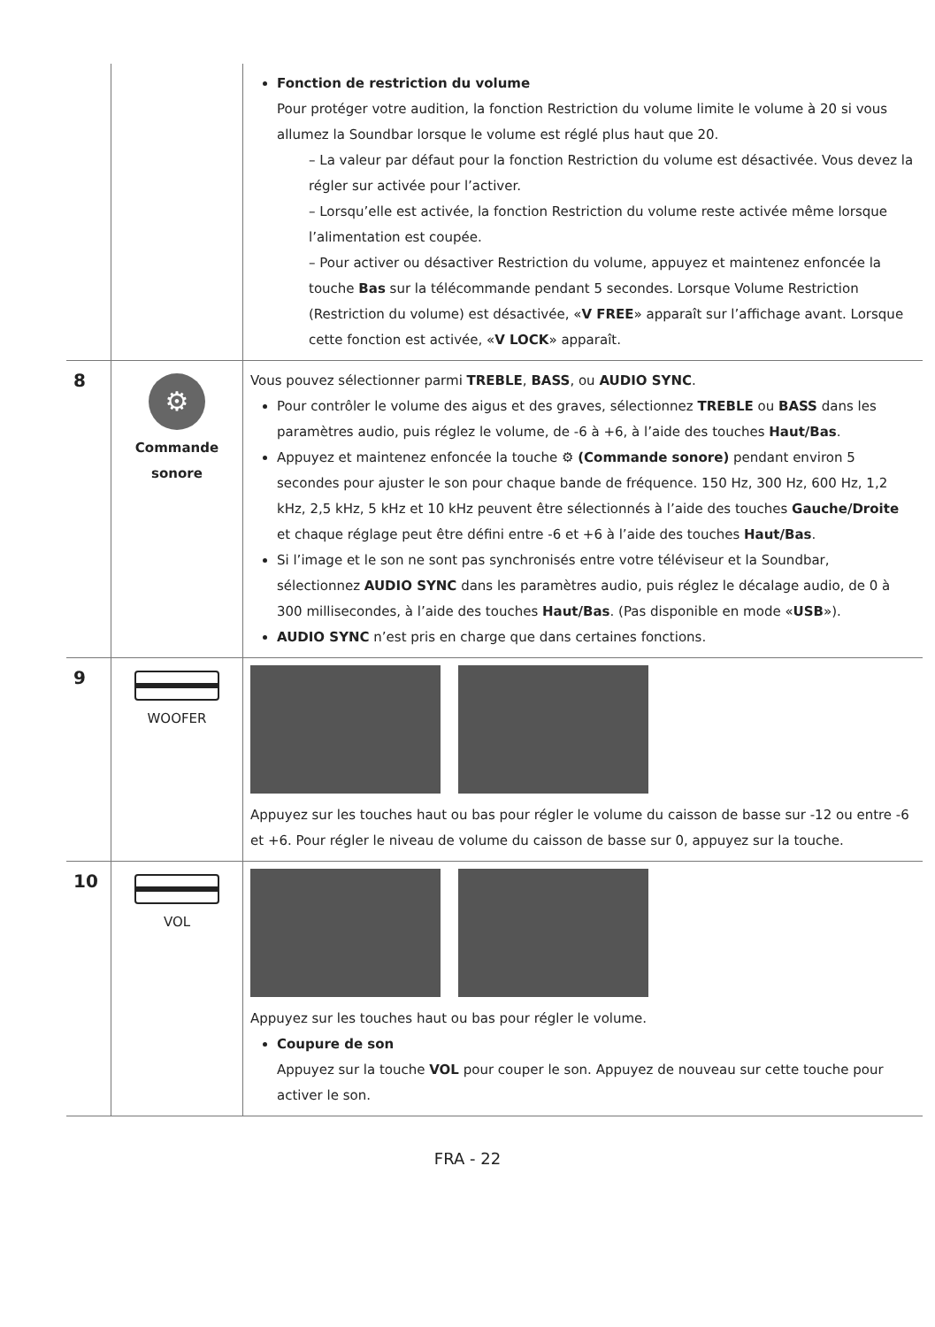| | | Fonction de restriction du volume Pour protéger votre audition, la fonction Restriction du volume limite le volume à 20 si vous allumez la Soundbar lorsque le volume est réglé plus haut que 20. – La valeur par défaut pour la fonction Restriction du volume est désactivée. Vous devez la régler sur activée pour l’activer. – Lorsqu’elle est activée, la fonction Restriction du volume reste activée même lorsque l’alimentation est coupée. – Pour activer ou désactiver Restriction du volume, appuyez et maintenez enfoncée la touche Bas sur la télécommande pendant 5 secondes. Lorsque Volume Restriction (Restriction du volume) est désactivée, « V FREE » apparaît sur l’affichage avant. Lorsque cette fonction est activée, « V LOCK » apparaît. |
| 8 | ⚙ Commande sonore | Vous pouvez sélectionner parmi TREBLE , BASS , ou AUDIO SYNC . Pour contrôler le volume des aigus et des graves, sélectionnez TREBLE ou BASS dans les paramètres audio, puis réglez le volume, de -6 à +6, à l’aide des touches Haut/Bas . Appuyez et maintenez enfoncée la touche ⚙ (Commande sonore) pendant environ 5 secondes pour ajuster le son pour chaque bande de fréquence. 150 Hz, 300 Hz, 600 Hz, 1,2 kHz, 2,5 kHz, 5 kHz et 10 kHz peuvent être sélectionnés à l’aide des touches Gauche/Droite et chaque réglage peut être défini entre -6 et +6 à l’aide des touches Haut/Bas . Si l’image et le son ne sont pas synchronisés entre votre téléviseur et la Soundbar, sélectionnez AUDIO SYNC dans les paramètres audio, puis réglez le décalage audio, de 0 à 300 millisecondes, à l’aide des touches Haut/Bas . (Pas disponible en mode « USB »). AUDIO SYNC n’est pris en charge que dans certaines fonctions. |
| 9 | WOOFER | Appuyez sur les touches haut ou bas pour régler le volume du caisson de basse sur -12 ou entre -6 et +6. Pour régler le niveau de volume du caisson de basse sur 0, appuyez sur la touche. |
| 10 | VOL | Appuyez sur les touches haut ou bas pour régler le volume. Coupure de son Appuyez sur la touche VOL pour couper le son. Appuyez de nouveau sur cette touche pour activer le son. |
FRA - 22